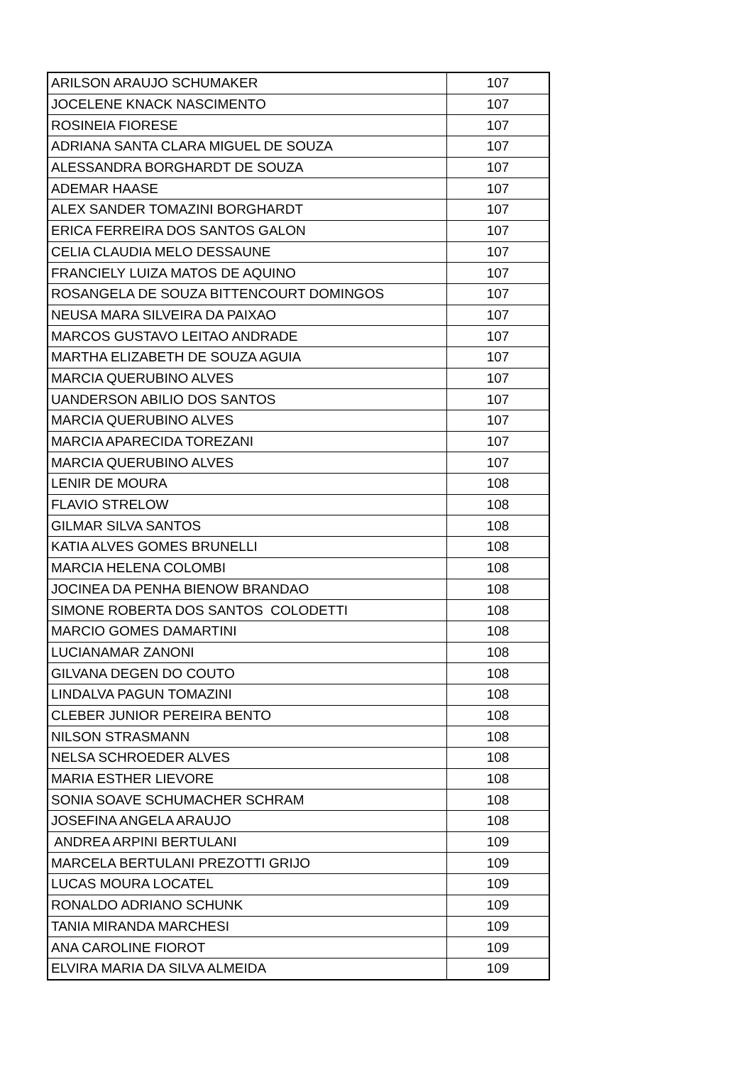| ARILSON ARAUJO SCHUMAKER | 107 |
| JOCELENE KNACK NASCIMENTO | 107 |
| ROSINEIA FIORESE | 107 |
| ADRIANA SANTA CLARA MIGUEL DE SOUZA | 107 |
| ALESSANDRA BORGHARDT DE SOUZA | 107 |
| ADEMAR HAASE | 107 |
| ALEX SANDER TOMAZINI BORGHARDT | 107 |
| ERICA FERREIRA DOS SANTOS GALON | 107 |
| CELIA CLAUDIA MELO DESSAUNE | 107 |
| FRANCIELY LUIZA MATOS DE AQUINO | 107 |
| ROSANGELA DE SOUZA BITTENCOURT DOMINGOS | 107 |
| NEUSA MARA SILVEIRA DA PAIXAO | 107 |
| MARCOS GUSTAVO LEITAO ANDRADE | 107 |
| MARTHA ELIZABETH DE SOUZA AGUIA | 107 |
| MARCIA QUERUBINO ALVES | 107 |
| UANDERSON ABILIO DOS SANTOS | 107 |
| MARCIA QUERUBINO ALVES | 107 |
| MARCIA APARECIDA TOREZANI | 107 |
| MARCIA QUERUBINO ALVES | 107 |
| LENIR DE MOURA | 108 |
| FLAVIO STRELOW | 108 |
| GILMAR SILVA SANTOS | 108 |
| KATIA ALVES GOMES BRUNELLI | 108 |
| MARCIA HELENA COLOMBI | 108 |
| JOCINEA DA PENHA BIENOW BRANDAO | 108 |
| SIMONE ROBERTA DOS SANTOS COLODETTI | 108 |
| MARCIO GOMES DAMARTINI | 108 |
| LUCIANAMAR ZANONI | 108 |
| GILVANA DEGEN DO COUTO | 108 |
| LINDALVA PAGUN TOMAZINI | 108 |
| CLEBER JUNIOR PEREIRA BENTO | 108 |
| NILSON STRASMANN | 108 |
| NELSA SCHROEDER ALVES | 108 |
| MARIA ESTHER LIEVORE | 108 |
| SONIA SOAVE SCHUMACHER SCHRAM | 108 |
| JOSEFINA ANGELA ARAUJO | 108 |
| ANDREA ARPINI BERTULANI | 109 |
| MARCELA BERTULANI PREZOTTI GRIJO | 109 |
| LUCAS MOURA LOCATEL | 109 |
| RONALDO ADRIANO SCHUNK | 109 |
| TANIA MIRANDA MARCHESI | 109 |
| ANA CAROLINE FIOROT | 109 |
| ELVIRA MARIA DA SILVA ALMEIDA | 109 |